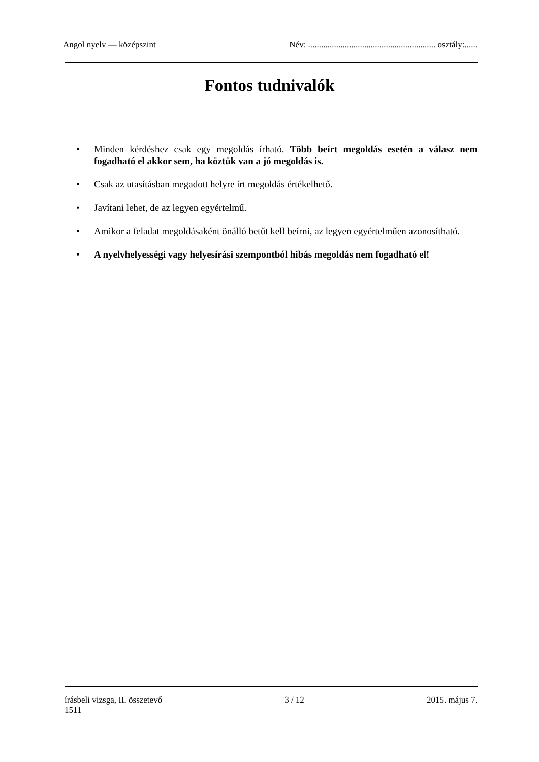Angol nyelv — középszint Név: ........................................................... osztály:......
Fontos tudnivalók
• Minden kérdéshez csak egy megoldás írható. Több beírt megoldás esetén a válasz nem fogadható el akkor sem, ha köztük van a jó megoldás is.
• Csak az utasításban megadott helyre írt megoldás értékelhető.
• Javítani lehet, de az legyen egyértelmű.
• Amikor a feladat megoldásaként önálló betűt kell beírni, az legyen egyértelműen azonosítható.
• A nyelvhelyességi vagy helyesírási szempontból hibás megoldás nem fogadható el!
írásbeli vizsga, II. összetevő
1511 3 / 12 2015. május 7.